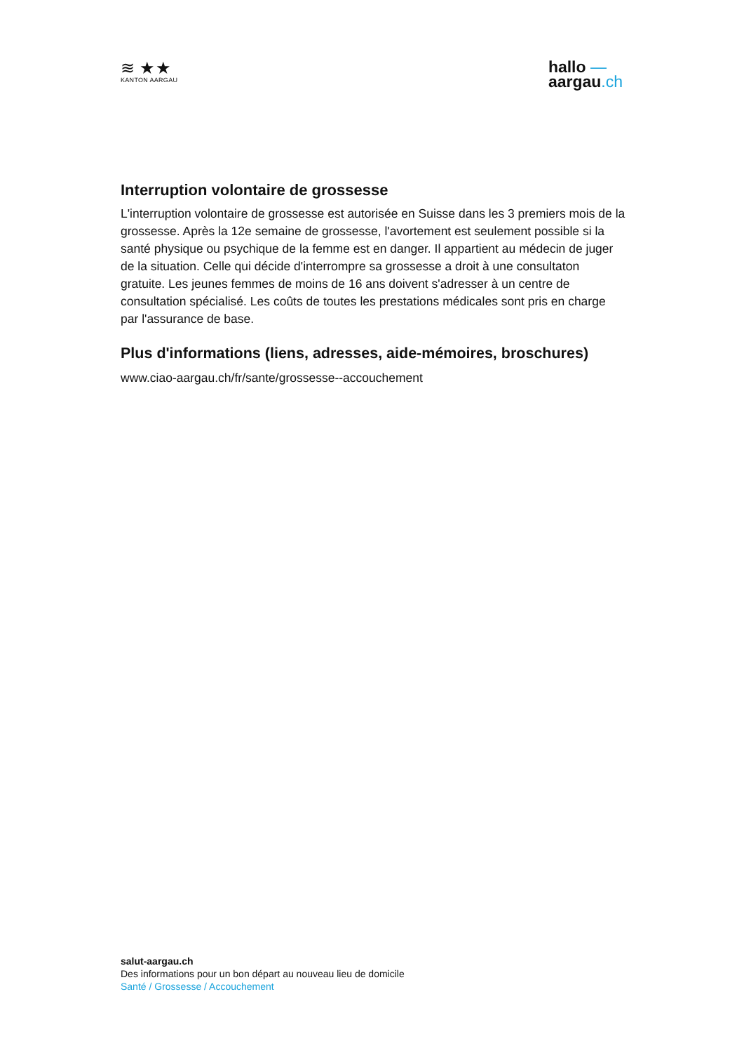≋ ★★
KANTON AARGAU
hallo —
aargau.ch
Interruption volontaire de grossesse
L'interruption volontaire de grossesse est autorisée en Suisse dans les 3 premiers mois de la grossesse. Après la 12e semaine de grossesse, l'avortement est seulement possible si la santé physique ou psychique de la femme est en danger. Il appartient au médecin de juger de la situation. Celle qui décide d'interrompre sa grossesse a droit à une consultaton gratuite. Les jeunes femmes de moins de 16 ans doivent s'adresser à un centre de consultation spécialisé. Les coûts de toutes les prestations médicales sont pris en charge par l'assurance de base.
Plus d'informations (liens, adresses, aide-mémoires, broschures)
www.ciao-aargau.ch/fr/sante/grossesse--accouchement
salut-aargau.ch
Des informations pour un bon départ au nouveau lieu de domicile
Santé / Grossesse / Accouchement